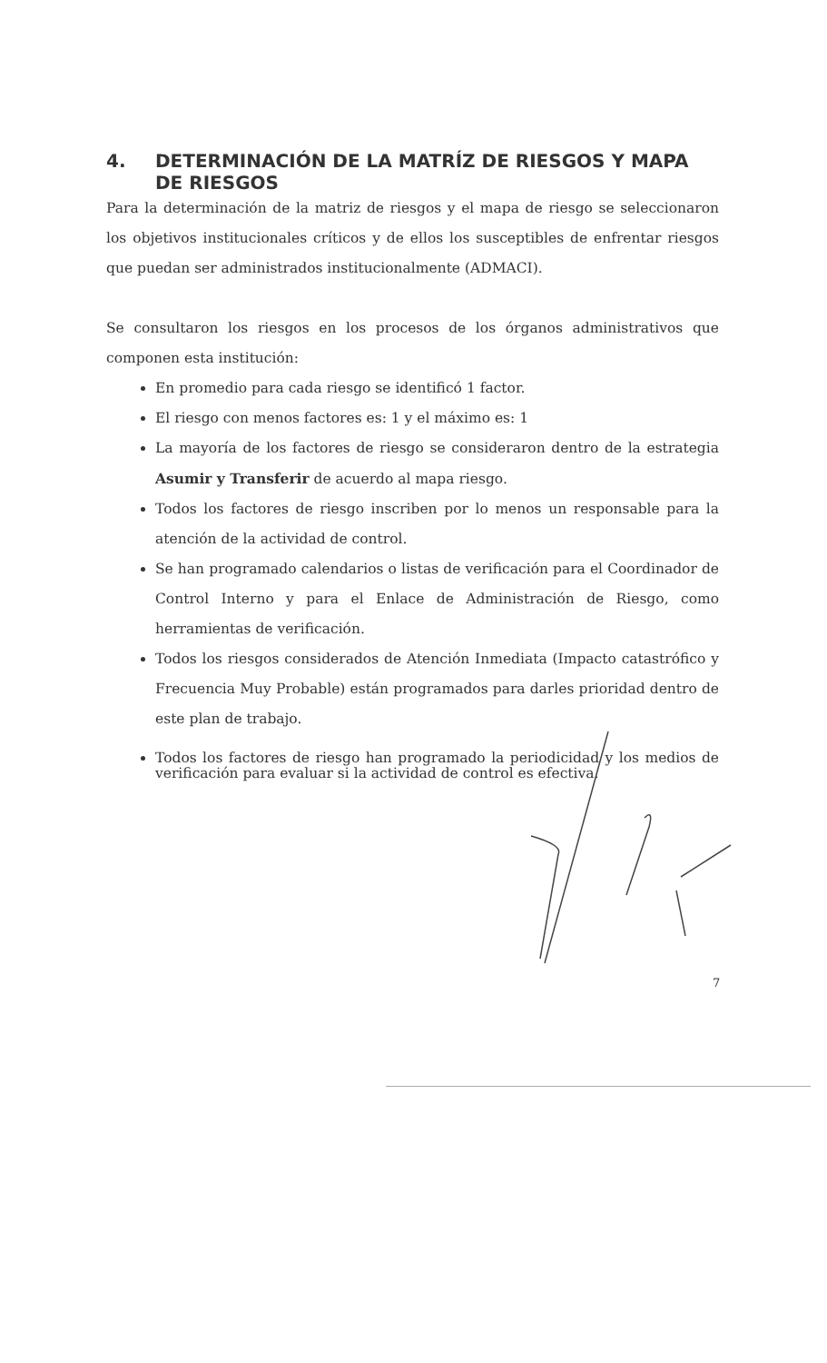4. DETERMINACIÓN DE LA MATRÍZ DE RIESGOS Y MAPA DE RIESGOS
Para la determinación de la matriz de riesgos y el mapa de riesgo se seleccionaron los objetivos institucionales críticos y de ellos los susceptibles de enfrentar riesgos que puedan ser administrados institucionalmente (ADMACI).
Se consultaron los riesgos en los procesos de los órganos administrativos que componen esta institución:
En promedio para cada riesgo se identificó 1 factor.
El riesgo con menos factores es: 1 y el máximo es: 1
La mayoría de los factores de riesgo se consideraron dentro de la estrategia Asumir y Transferir de acuerdo al mapa riesgo.
Todos los factores de riesgo inscriben por lo menos un responsable para la atención de la actividad de control.
Se han programado calendarios o listas de verificación para el Coordinador de Control Interno y para el Enlace de Administración de Riesgo, como herramientas de verificación.
Todos los riesgos considerados de Atención Inmediata (Impacto catastrófico y Frecuencia Muy Probable) están programados para darles prioridad dentro de este plan de trabajo.
Todos los factores de riesgo han programado la periodicidad y los medios de verificación para evaluar si la actividad de control es efectiva.
7